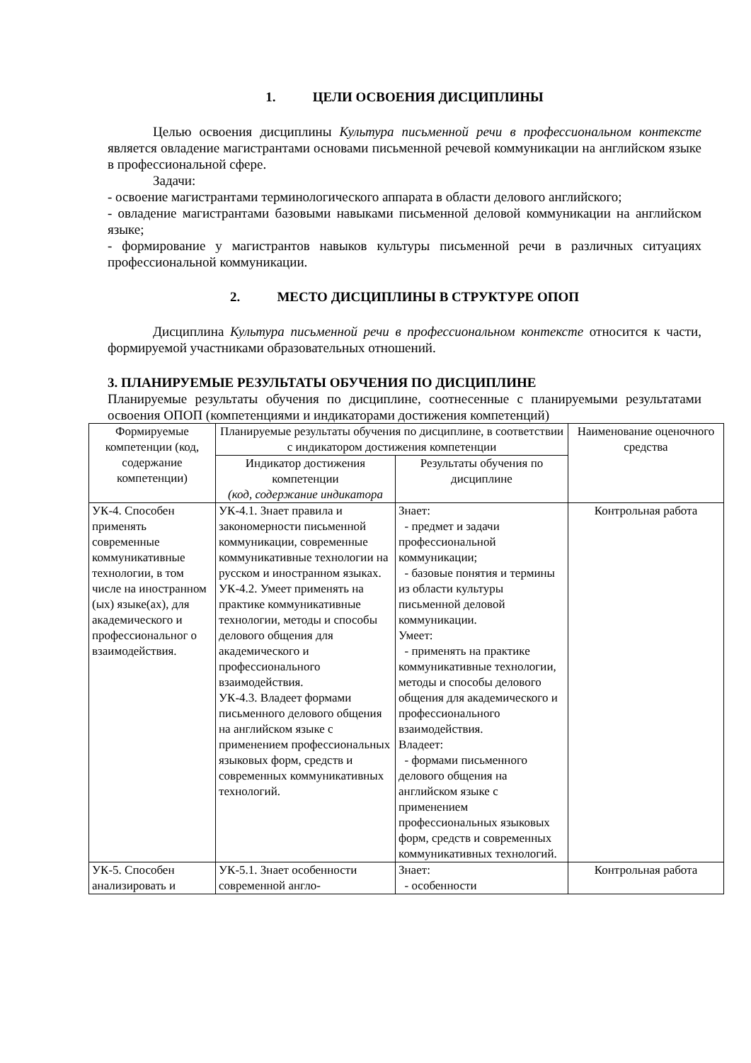1. ЦЕЛИ ОСВОЕНИЯ ДИСЦИПЛИНЫ
Целью освоения дисциплины Культура письменной речи в профессиональном контексте является овладение магистрантами основами письменной речевой коммуникации на английском языке в профессиональной сфере.
Задачи:
- освоение магистрантами терминологического аппарата в области делового английского;
- овладение магистрантами базовыми навыками письменной деловой коммуникации на английском языке;
- формирование у магистрантов навыков культуры письменной речи в различных ситуациях профессиональной коммуникации.
2. МЕСТО ДИСЦИПЛИНЫ В СТРУКТУРЕ ОПОП
Дисциплина Культура письменной речи в профессиональном контексте относится к части, формируемой участниками образовательных отношений.
3. ПЛАНИРУЕМЫЕ РЕЗУЛЬТАТЫ ОБУЧЕНИЯ ПО ДИСЦИПЛИНЕ
Планируемые результаты обучения по дисциплине, соотнесенные с планируемыми результатами освоения ОПОП (компетенциями и индикаторами достижения компетенций)
| Формируемые компетенции (код, содержание компетенции) | Планируемые результаты обучения по дисциплине, в соответствии с индикатором достижения компетенции | | Наименование оценочного средства |
| --- | --- | --- | --- |
| | Индикатор достижения компетенции (код, содержание индикатора | Результаты обучения по дисциплине | |
| УК-4. Способен применять современные коммуникативные технологии, в том числе на иностранном (ых) языке(ах), для академического и профессиональног о взаимодействия. | УК-4.1. Знает правила и закономерности письменной коммуникации, современные коммуникативные технологии на русском и иностранном языках. УК-4.2. Умеет применять на практике коммуникативные технологии, методы и способы делового общения для академического и профессионального взаимодействия. УК-4.3. Владеет формами письменного делового общения на английском языке с применением профессиональных языковых форм, средств и современных коммуникативных технологий. | Знает: - предмет и задачи профессиональной коммуникации; - базовые понятия и термины из области культуры письменной деловой коммуникации. Умеет: - применять на практике коммуникативные технологии, методы и способы делового общения для академического и профессионального взаимодействия. Владеет: - формами письменного делового общения на английском языке с применением профессиональных языковых форм, средств и современных коммуникативных технологий. | Контрольная работа |
| УК-5. Способен анализировать и | УК-5.1. Знает особенности современной англо- | Знает: - особенности | Контрольная работа |